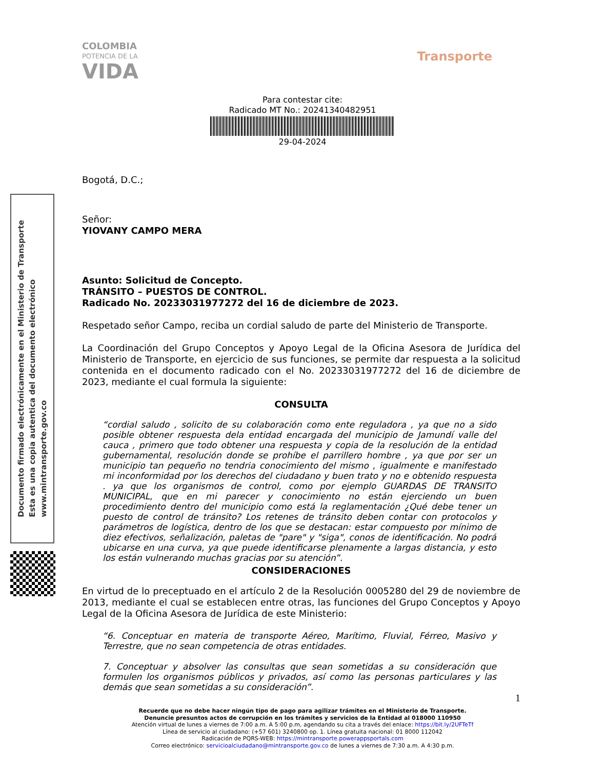COLOMBIA
POTENCIA DE LA
VIDA
Transporte
Para contestar cite:
Radicado MT No.: 20241340482951
29-04-2024
Documento firmado electrónicamente en el Ministerio de Transporte
Esta es una copia autentica del documento electrónico
www.mintransporte.gov.co
Bogotá, D.C.;
Señor:
YIOVANY CAMPO MERA
Asunto: Solicitud de Concepto.
TRÁNSITO – PUESTOS DE CONTROL.
Radicado No. 20233031977272 del 16 de diciembre de 2023.
Respetado señor Campo, reciba un cordial saludo de parte del Ministerio de Transporte.
La Coordinación del Grupo Conceptos y Apoyo Legal de la Oficina Asesora de Jurídica del Ministerio de Transporte, en ejercicio de sus funciones, se permite dar respuesta a la solicitud contenida en el documento radicado con el No. 20233031977272 del 16 de diciembre de 2023, mediante el cual formula la siguiente:
CONSULTA
“cordial saludo , solicito de su colaboración como ente reguladora , ya que no a sido posible obtener respuesta dela entidad encargada del municipio de Jamundí valle del cauca , primero que todo obtener una respuesta y copia de la resolución de la entidad gubernamental, resolución donde se prohíbe el parrillero hombre , ya que por ser un municipio tan pequeño no tendria conocimiento del mismo , igualmente e manifestado mi inconformidad por los derechos del ciudadano y buen trato y no e obtenido respuesta . ya que los organismos de control, como por ejemplo GUARDAS DE TRANSITO MUNICIPAL, que en mi parecer y conocimiento no están ejerciendo un buen procedimiento dentro del municipio como está la reglamentación ¿Qué debe tener un puesto de control de tránsito? Los retenes de tránsito deben contar con protocolos y parámetros de logística, dentro de los que se destacan: estar compuesto por mínimo de diez efectivos, señalización, paletas de "pare" y "siga", conos de identificación. No podrá ubicarse en una curva, ya que puede identificarse plenamente a largas distancia, y esto los están vulnerando muchas gracias por su atención”.
CONSIDERACIONES
En virtud de lo preceptuado en el artículo 2 de la Resolución 0005280 del 29 de noviembre de 2013, mediante el cual se establecen entre otras, las funciones del Grupo Conceptos y Apoyo Legal de la Oficina Asesora de Jurídica de este Ministerio:
“6. Conceptuar en materia de transporte Aéreo, Marítimo, Fluvial, Férreo, Masivo y Terrestre, que no sean competencia de otras entidades.
7. Conceptuar y absolver las consultas que sean sometidas a su consideración que formulen los organismos públicos y privados, así como las personas particulares y las demás que sean sometidas a su consideración”.
1
Recuerde que no debe hacer ningún tipo de pago para agilizar trámites en el Ministerio de Transporte.
Denuncie presuntos actos de corrupción en los trámites y servicios de la Entidad al 018000 110950
Atención virtual de lunes a viernes de 7:00 a.m. A 5:00 p.m, agendando su cita a través del enlace: https://bit.ly/2UFTeTf
Línea de servicio al ciudadano: (+57 601) 3240800 op. 1. Línea gratuita nacional: 01 8000 112042
Radicación de PQRS-WEB: https://mintransporte.powerappsportals.com
Correo electrónico: servicioalciudadano@mintransporte.gov.co de lunes a viernes de 7:30 a.m. A 4:30 p.m.